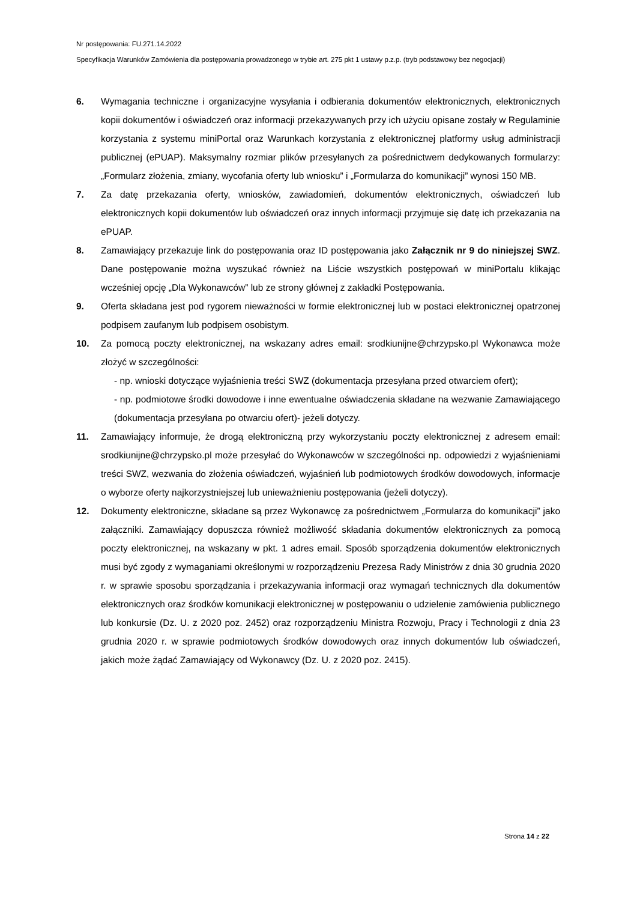Nr postępowania: FU.271.14.2022
Specyfikacja Warunków Zamówienia dla postępowania prowadzonego w trybie art. 275 pkt 1 ustawy p.z.p. (tryb podstawowy bez negocjacji)
6. Wymagania techniczne i organizacyjne wysyłania i odbierania dokumentów elektronicznych, elektronicznych kopii dokumentów i oświadczeń oraz informacji przekazywanych przy ich użyciu opisane zostały w Regulaminie korzystania z systemu miniPortal oraz Warunkach korzystania z elektronicznej platformy usług administracji publicznej (ePUAP). Maksymalny rozmiar plików przesyłanych za pośrednictwem dedykowanych formularzy: „Formularz złożenia, zmiany, wycofania oferty lub wniosku” i „Formularza do komunikacji” wynosi 150 MB.
7. Za datę przekazania oferty, wniosków, zawiadomień, dokumentów elektronicznych, oświadczeń lub elektronicznych kopii dokumentów lub oświadczeń oraz innych informacji przyjmuje się datę ich przekazania na ePUAP.
8. Zamawiający przekazuje link do postępowania oraz ID postępowania jako Załącznik nr 9 do niniejszej SWZ. Dane postępowanie można wyszukać również na Liście wszystkich postępowań w miniPortalu klikając wcześniej opcję „Dla Wykonawców” lub ze strony głównej z zakładki Postępowania.
9. Oferta składana jest pod rygorem nieważności w formie elektronicznej lub w postaci elektronicznej opatrzonej podpisem zaufanym lub podpisem osobistym.
10. Za pomocą poczty elektronicznej, na wskazany adres email: srodkiunijne@chrzypsko.pl Wykonawca może złożyć w szczególności:
- np. wnioski dotyczące wyjaśnienia treści SWZ (dokumentacja przesyłana przed otwarciem ofert);
- np. podmiotowe środki dowodowe i inne ewentualne oświadczenia składane na wezwanie Zamawiającego (dokumentacja przesyłana po otwarciu ofert)- jeżeli dotyczy.
11. Zamawiający informuje, że drogą elektroniczną przy wykorzystaniu poczty elektronicznej z adresem email: srodkiunijne@chrzypsko.pl może przesyłać do Wykonawców w szczególności np. odpowiedzi z wyjaśnieniami treści SWZ, wezwania do złożenia oświadczeń, wyjaśnień lub podmiotowych środków dowodowych, informacje o wyborze oferty najkorzystniejszej lub unieważnieniu postępowania (jeżeli dotyczy).
12. Dokumenty elektroniczne, składane są przez Wykonawcę za pośrednictwem „Formularza do komunikacji” jako załączniki. Zamawiający dopuszcza również możliwość składania dokumentów elektronicznych za pomocą poczty elektronicznej, na wskazany w pkt. 1 adres email. Sposób sporządzenia dokumentów elektronicznych musi być zgody z wymaganiami określonymi w rozporządzeniu Prezesa Rady Ministrów z dnia 30 grudnia 2020 r. w sprawie sposobu sporządzania i przekazywania informacji oraz wymagań technicznych dla dokumentów elektronicznych oraz środków komunikacji elektronicznej w postępowaniu o udzielenie zamówienia publicznego lub konkursie (Dz. U. z 2020 poz. 2452) oraz rozporządzeniu Ministra Rozwoju, Pracy i Technologii z dnia 23 grudnia 2020 r. w sprawie podmiotowych środków dowodowych oraz innych dokumentów lub oświadczeń, jakich może żądać Zamawiający od Wykonawcy (Dz. U. z 2020 poz. 2415).
Strona 14 z 22